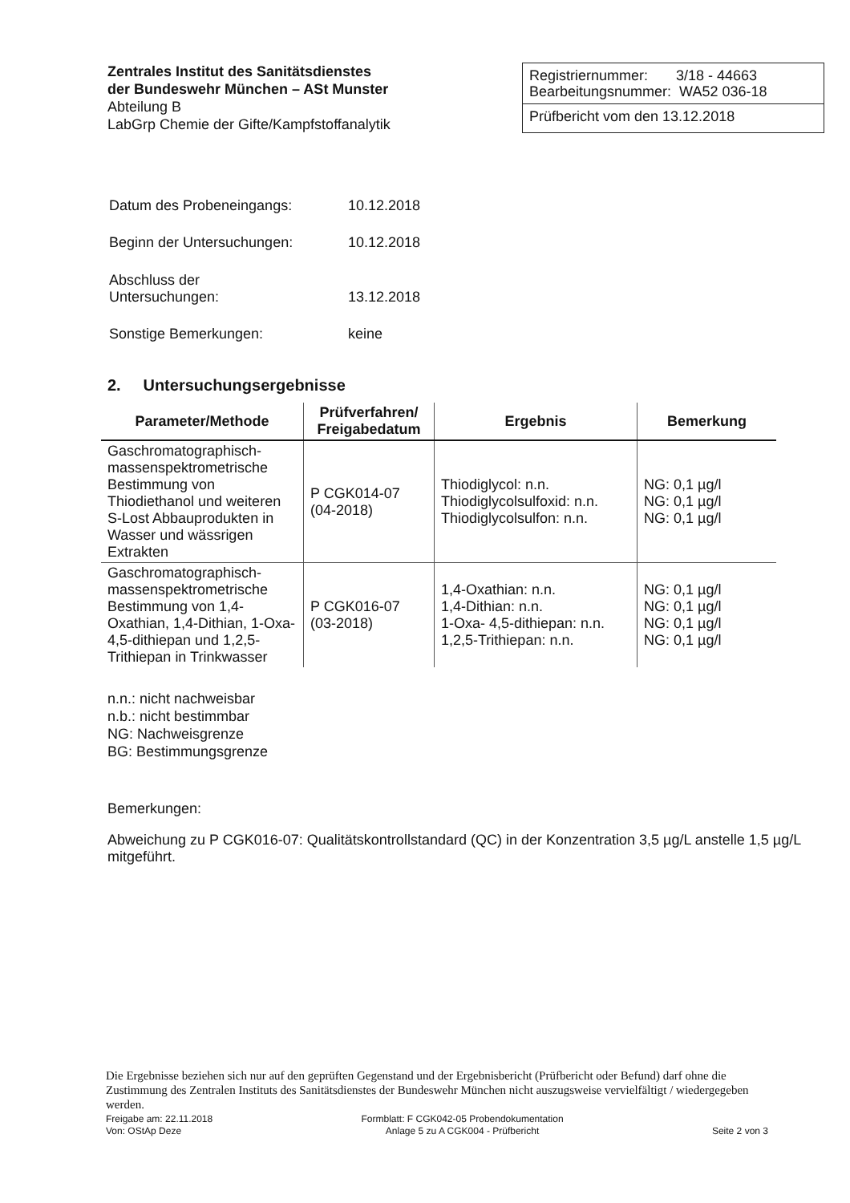Zentrales Institut des Sanitätsdienstes
der Bundeswehr München – ASt Munster
Abteilung B
LabGrp Chemie der Gifte/Kampfstoffanalytik
Registriernummer: 3/18 - 44663
Bearbeitungsnummer: WA52 036-18
Prüfbericht vom den 13.12.2018
| Datum des Probeneingangs: | 10.12.2018 |
| Beginn der Untersuchungen: | 10.12.2018 |
| Abschluss der Untersuchungen: | 13.12.2018 |
| Sonstige Bemerkungen: | keine |
2. Untersuchungsergebnisse
| Parameter/Methode | Prüfverfahren/ Freigabedatum | Ergebnis | Bemerkung |
| --- | --- | --- | --- |
| Gaschromatographisch-massenspektrometrische Bestimmung von Thiodiethanol und weiteren S-Lost Abbauprodukten in Wasser und wässrigen Extrakten | P CGK014-07 (04-2018) | Thiodiglycol: n.n. Thiodiglycolsulfoxid: n.n. Thiodiglycolsulfon: n.n. | NG: 0,1 µg/l NG: 0,1 µg/l NG: 0,1 µg/l |
| Gaschromatographisch-massenspektrometrische Bestimmung von 1,4-Oxathian, 1,4-Dithian, 1-Oxa- 4,5-dithiepan und 1,2,5-Trithiepan in Trinkwasser | P CGK016-07 (03-2018) | 1,4-Oxathian: n.n. 1,4-Dithian: n.n. 1-Oxa- 4,5-dithiepan: n.n. 1,2,5-Trithiepan: n.n. | NG: 0,1 µg/l NG: 0,1 µg/l NG: 0,1 µg/l NG: 0,1 µg/l |
n.n.: nicht nachweisbar
n.b.: nicht bestimmbar
NG: Nachweisgrenze
BG: Bestimmungsgrenze
Bemerkungen:
Abweichung zu P CGK016-07: Qualitätskontrollstandard (QC) in der Konzentration 3,5 µg/L anstelle 1,5 µg/L mitgeführt.
Die Ergebnisse beziehen sich nur auf den geprüften Gegenstand und der Ergebnisbericht (Prüfbericht oder Befund) darf ohne die Zustimmung des Zentralen Instituts des Sanitätsdienstes der Bundeswehr München nicht auszugsweise vervielfältigt / wiedergegeben werden.
Freigabe am: 22.11.2018
Von: OStAp Deze
Formblatt: F CGK042-05 Probendokumentation
Anlage 5 zu A CGK004 - Prüfbericht
Seite 2 von 3